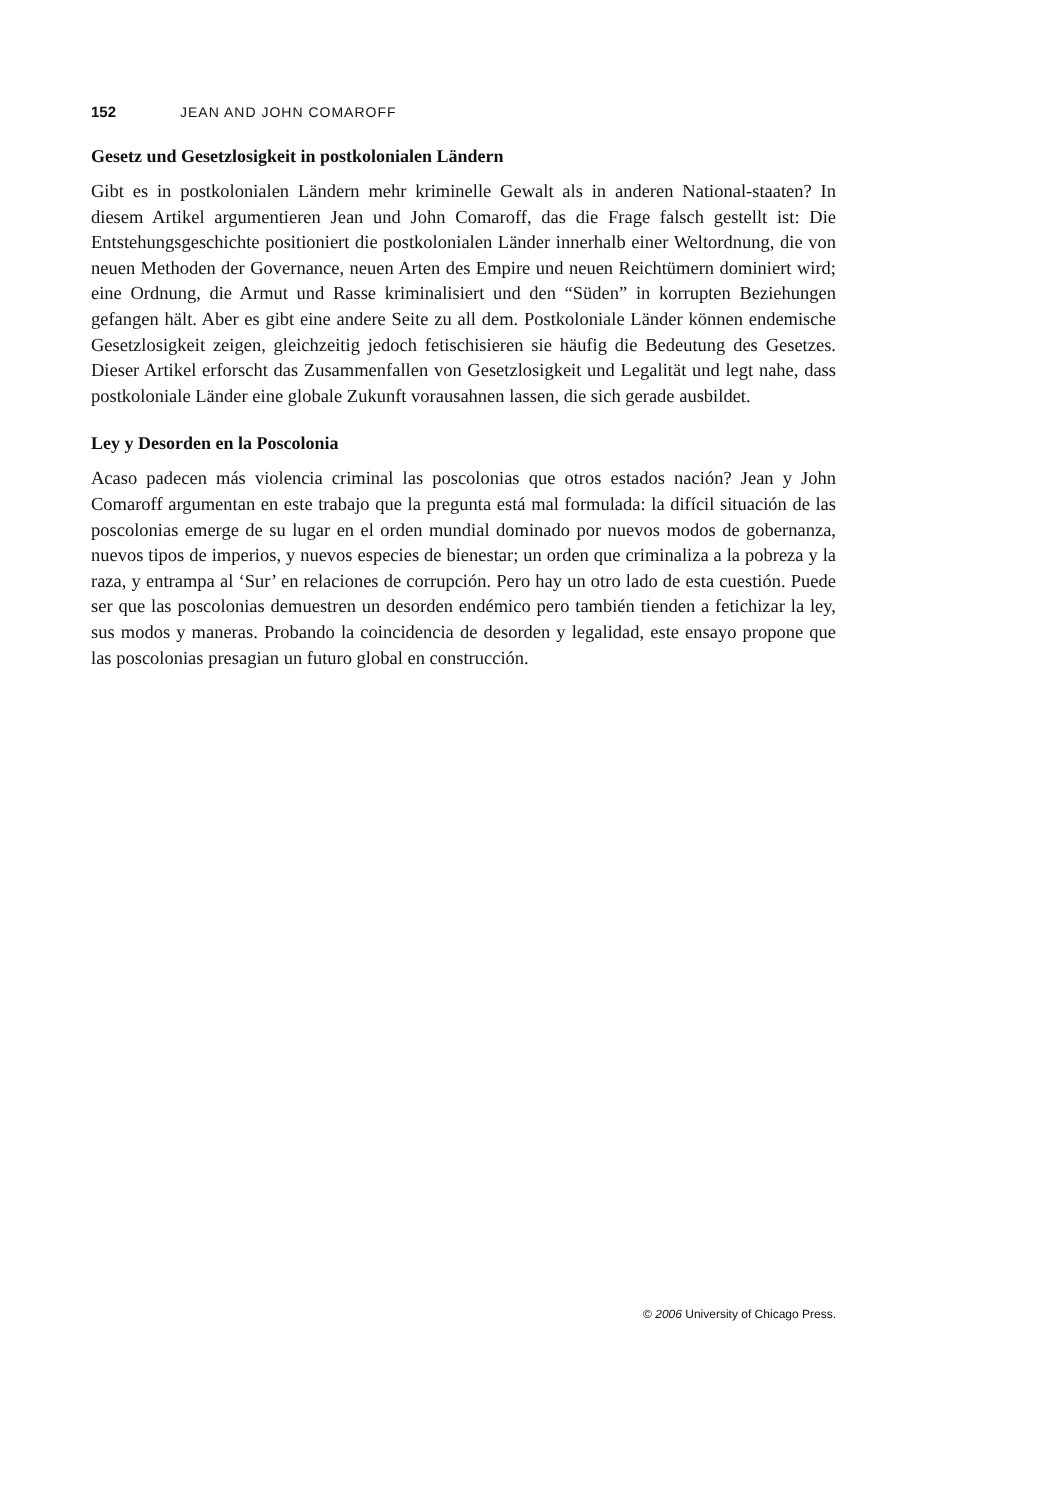152 JEAN AND JOHN COMAROFF
Gesetz und Gesetzlosigkeit in postkolonialen Ländern
Gibt es in postkolonialen Ländern mehr kriminelle Gewalt als in anderen National-staaten? In diesem Artikel argumentieren Jean und John Comaroff, das die Frage falsch gestellt ist: Die Entstehungsgeschichte positioniert die postkolonialen Länder innerhalb einer Weltordnung, die von neuen Methoden der Governance, neuen Arten des Empire und neuen Reichtümern dominiert wird; eine Ordnung, die Armut und Rasse kriminalisiert und den “Süden” in korrupten Beziehungen gefangen hält. Aber es gibt eine andere Seite zu all dem. Postkoloniale Länder können endemische Gesetzlosigkeit zeigen, gleichzeitig jedoch fetischisieren sie häufig die Bedeutung des Gesetzes. Dieser Artikel erforscht das Zusammenfallen von Gesetzlosigkeit und Legalität und legt nahe, dass postkoloniale Länder eine globale Zukunft vorausahnen lassen, die sich gerade ausbildet.
Ley y Desorden en la Poscolonia
Acaso padecen más violencia criminal las poscolonias que otros estados nación? Jean y John Comaroff argumentan en este trabajo que la pregunta está mal formulada: la difícil situación de las poscolonias emerge de su lugar en el orden mundial dominado por nuevos modos de gobernanza, nuevos tipos de imperios, y nuevos especies de bienestar; un orden que criminaliza a la pobreza y la raza, y entrampa al ‘Sur’ en relaciones de corrupción. Pero hay un otro lado de esta cuestión. Puede ser que las poscolonias demuestren un desorden endémico pero también tienden a fetichizar la ley, sus modos y maneras. Probando la coincidencia de desorden y legalidad, este ensayo propone que las poscolonias presagian un futuro global en construcción.
© 2006 University of Chicago Press.